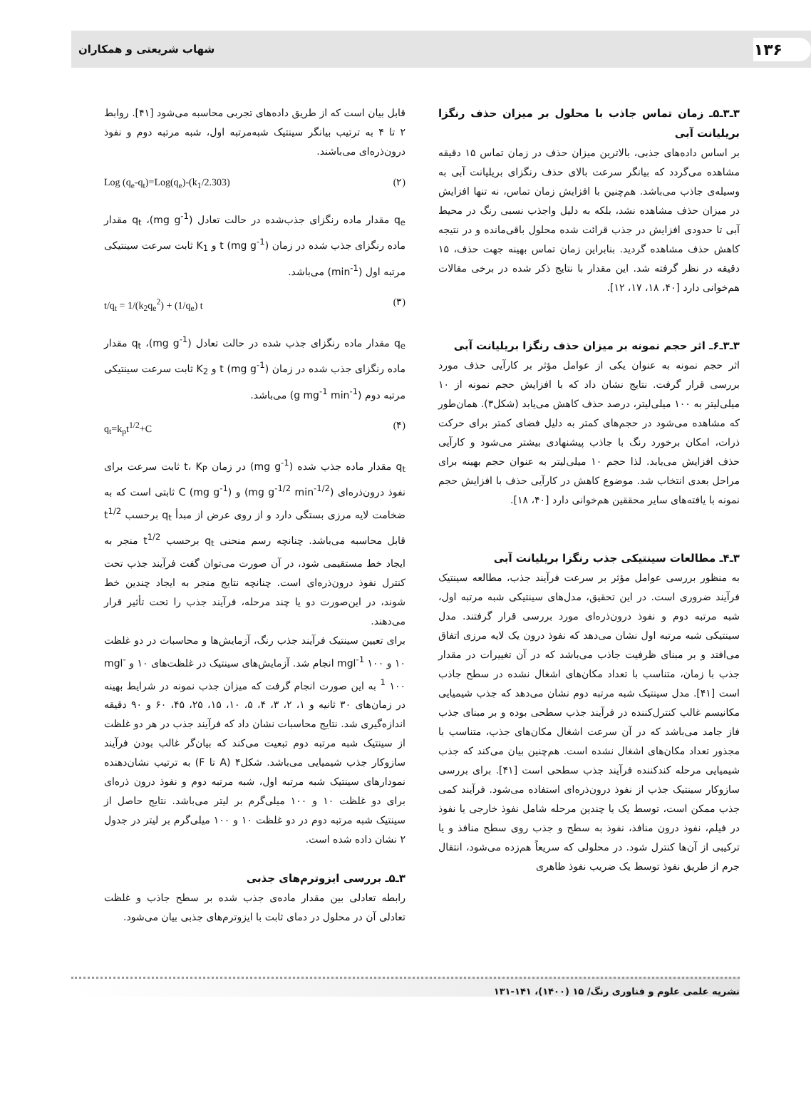۱۳۶ شهاب شریعتی و همکاران
۳ـ۳ـ۵ـ زمان تماس جاذب با محلول بر میزان حذف رنگزا بریلیانت آبی
بر اساس داده‌های جذبی، بالاترین میزان حذف در زمان تماس ۱۵ دقیقه مشاهده می‌گردد که بیانگر سرعت بالای حذف رنگزای بریلیانت آبی به وسیله‌ی جاذب می‌باشد. هم‌چنین با افزایش زمان تماس، نه تنها افزایش در میزان حذف مشاهده نشد، بلکه به دلیل واجذب نسبی رنگ در محیط آبی تا حدودی افزایش در جذب قرائت شده محلول باقی‌مانده و در نتیجه کاهش حذف مشاهده گردید. بنابراین زمان تماس بهینه جهت حذف، ۱۵ دقیقه در نظر گرفته شد. این مقدار با نتایج ذکر شده در برخی مقالات هم‌خوانی دارد [۴۰، ۱۸، ۱۷، ۱۲].
۳ـ۳ـ۶ـ اثر حجم نمونه بر میزان حذف رنگزا بریلیانت آبی
اثر حجم نمونه به عنوان یکی از عوامل مؤثر بر کارآیی حذف مورد بررسی قرار گرفت. نتایج نشان داد که با افزایش حجم نمونه از ۱۰ میلی‌لیتر به ۱۰۰ میلی‌لیتر، درصد حذف کاهش می‌یابد (شکل۳). همان‌طور که مشاهده می‌شود در حجم‌های کمتر به دلیل فضای کمتر برای حرکت ذرات، امکان برخورد رنگ با جاذب پیشنهادی بیشتر می‌شود و کارآیی حذف افزایش می‌یابد. لذا حجم ۱۰ میلی‌لیتر به عنوان حجم بهینه برای مراحل بعدی انتخاب شد. موضوع کاهش در کارآیی حذف با افزایش حجم نمونه با یافته‌های سایر محققین هم‌خوانی دارد [۴۰، ۱۸].
۳ـ۴ـ مطالعات سینتیکی جذب رنگزا بریلیانت آبی
به منظور بررسی عوامل مؤثر بر سرعت فرآیند جذب، مطالعه سینتیک فرآیند ضروری است. در این تحقیق، مدل‌های سینتیکی شبه مرتبه اول، شبه مرتبه دوم و نفوذ درون‌ذره‌ای مورد بررسی قرار گرفتند. مدل سینتیکی شبه مرتبه اول نشان می‌دهد که نفوذ درون یک لایه مرزی اتفاق می‌افتد و بر مبنای ظرفیت جاذب می‌باشد که در آن تغییرات در مقدار جذب با زمان، متناسب با تعداد مکان‌های اشغال نشده در سطح جاذب است [۴۱]. مدل سینتیک شبه مرتبه دوم نشان می‌دهد که جذب شیمیایی مکانیسم غالب کنترل‌کننده در فرآیند جذب سطحی بوده و بر مبنای جذب فاز جامد می‌باشد که در آن سرعت اشغال مکان‌های جذب، متناسب با مجذور تعداد مکان‌های اشغال نشده است. هم‌چنین بیان می‌کند که جذب شیمیایی مرحله کندکننده فرآیند جذب سطحی است [۴۱]. برای بررسی سازوکار سینتیک جذب از نفوذ درون‌ذره‌ای استفاده می‌شود. فرآیند کمی جذب ممکن است، توسط یک یا چندین مرحله شامل نفوذ خارجی یا نفوذ در فیلم، نفوذ درون منافذ، نفوذ به سطح و جذب روی سطح منافذ و یا ترکیبی از آن‌ها کنترل شود. در محلولی که سریعاً هم‌زده می‌شود، انتقال جرم از طریق نفوذ توسط یک ضریب نفوذ ظاهری
قابل بیان است که از طریق داده‌های تجربی محاسبه می‌شود [۴۱]. روابط ۲ تا ۴ به ترتیب بیانگر سینتیک شبه‌مرتبه اول، شبه مرتبه دوم و نفوذ درون‌ذره‌ای می‌باشند.
Log (q<sub>e</sub>-q<sub>t</sub>)=Log(q<sub>e</sub>)-(k<sub>1</sub>/2.303) (۲)
q<sub>e</sub> مقدار ماده رنگزای جذب‌شده در حالت تعادل (mg g<sup>-1</sup>)، q<sub>t</sub> مقدار ماده رنگزای جذب شده در زمان t (mg g<sup>-1</sup>) و K<sub>1</sub> ثابت سرعت سینتیکی مرتبه اول (min<sup>-1</sup>) می‌باشد.
t/q<sub>t</sub> = 1/(k<sub>2</sub>q<sub>e</sub><sup>2</sup>) + (1/q<sub>e</sub>) t (۳)
q<sub>e</sub> مقدار ماده رنگزای جذب شده در حالت تعادل (mg g<sup>-1</sup>)، q<sub>t</sub> مقدار ماده رنگزای جذب شده در زمان t (mg g<sup>-1</sup>) و K<sub>2</sub> ثابت سرعت سینتیکی مرتبه دوم (g mg<sup>-1</sup> min<sup>-1</sup>) می‌باشد.
q<sub>t</sub>=k<sub>p</sub>t<sup>1/2</sup>+C (۴)
q<sub>t</sub> مقدار ماده جذب شده (mg g<sup>-1</sup>) در زمان t، K<sub>P</sub> ثابت سرعت برای نفوذ درون‌ذره‌ای (mg g<sup>-1/2</sup> min<sup>-1/2</sup>) و C (mg g<sup>-1</sup>) ثابتی است که به ضخامت لایه مرزی بستگی دارد و از روی عرض از مبدأ q<sub>t</sub> برحسب t<sup>1/2</sup> قابل محاسبه می‌باشد. چنانچه رسم منحنی q<sub>t</sub> برحسب t<sup>1/2</sup> منجر به ایجاد خط مستقیمی شود، در آن صورت می‌توان گفت فرآیند جذب تحت کنترل نفوذ درون‌ذره‌ای است. چنانچه نتایج منجر به ایجاد چندین خط شوند، در این‌صورت دو یا چند مرحله، فرآیند جذب را تحت تأثیر قرار می‌دهند.
برای تعیین سینتیک فرآیند جذب رنگ، آزمایش‌ها و محاسبات در دو غلظت ۱۰ و mgl<sup>-1</sup> ۱۰۰ انجام شد. آزمایش‌های سینتیک در غلظت‌های ۱۰ و mgl<sup>-1</sup> ۱۰۰ به این صورت انجام گرفت که میزان جذب نمونه در شرایط بهینه در زمان‌های ۳۰ ثانیه و ۱، ۲، ۳، ۴، ۵، ۱۰، ۱۵، ۲۵، ۴۵، ۶۰ و ۹۰ دقیقه اندازه‌گیری شد. نتایج محاسبات نشان داد که فرآیند جذب در هر دو غلظت از سینتیک شبه مرتبه دوم تبعیت می‌کند که بیان‌گر غالب بودن فرآیند سازوکار جذب شیمیایی می‌باشد. شکل۴ (A تا F) به ترتیب نشان‌دهنده نمودارهای سینتیک شبه مرتبه اول، شبه مرتبه دوم و نفوذ درون ذره‌ای برای دو غلظت ۱۰ و ۱۰۰ میلی‌گرم بر لیتر می‌باشد. نتایج حاصل از سینتیک شبه مرتبه دوم در دو غلظت ۱۰ و ۱۰۰ میلی‌گرم بر لیتر در جدول ۲ نشان داده شده است.
۳ـ۵ـ بررسی ایزوترم‌های جذبی
رابطه تعادلی بین مقدار ماده‌ی جذب شده بر سطح جاذب و غلظت تعادلی آن در محلول در دمای ثابت با ایزوترم‌های جذبی بیان می‌شود.
نشریه علمی علوم و فناوری رنگ/ ۱۵ (۱۴۰۰)، ۱۴۱-۱۳۱